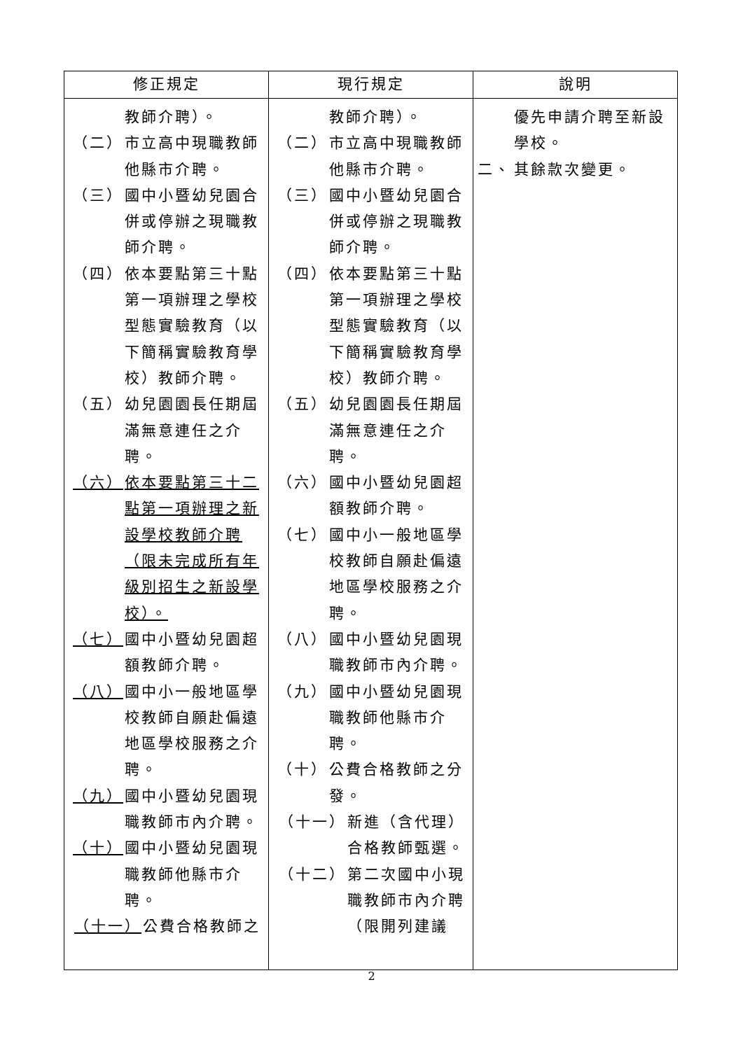| 修正規定 | 現行規定 | 說明 |
| --- | --- | --- |
| 教師介聘）。 （二） 市立高中現職教師他縣市介聘。 （三） 國中小暨幼兒園合併或停辦之現職教師介聘。 （四） 依本要點第三十點第一項辦理之學校型態實驗教育（以下簡稱實驗教育學校）教師介聘。 （五） 幼兒園園長任期屆滿無意連任之介聘。 （六） 依本要點第三十二點第一項辦理之新設學校教師介聘（限未完成所有年級別招生之新設學校）。 （七） 國中小暨幼兒園超額教師介聘。 （八） 國中小一般地區學校教師自願赴偏遠地區學校服務之介聘。 （九） 國中小暨幼兒園現職教師市內介聘。 （十） 國中小暨幼兒園現職教師他縣市介聘。 （十一） 公費合格教師之 | 教師介聘）。 （二） 市立高中現職教師他縣市介聘。 （三） 國中小暨幼兒園合併或停辦之現職教師介聘。 （四） 依本要點第三十點第一項辦理之學校型態實驗教育（以下簡稱實驗教育學校）教師介聘。 （五） 幼兒園園長任期屆滿無意連任之介聘。 （六） 國中小暨幼兒園超額教師介聘。 （七） 國中小一般地區學校教師自願赴偏遠地區學校服務之介聘。 （八） 國中小暨幼兒園現職教師市內介聘。 （九） 國中小暨幼兒園現職教師他縣市介聘。 （十） 公費合格教師之分發。 （十一） 新進（含代理）合格教師甄選。 （十二） 第二次國中小現職教師市內介聘（限開列建議 | 優先申請介聘至新設學校。 二、 其餘款次變更。 |
2